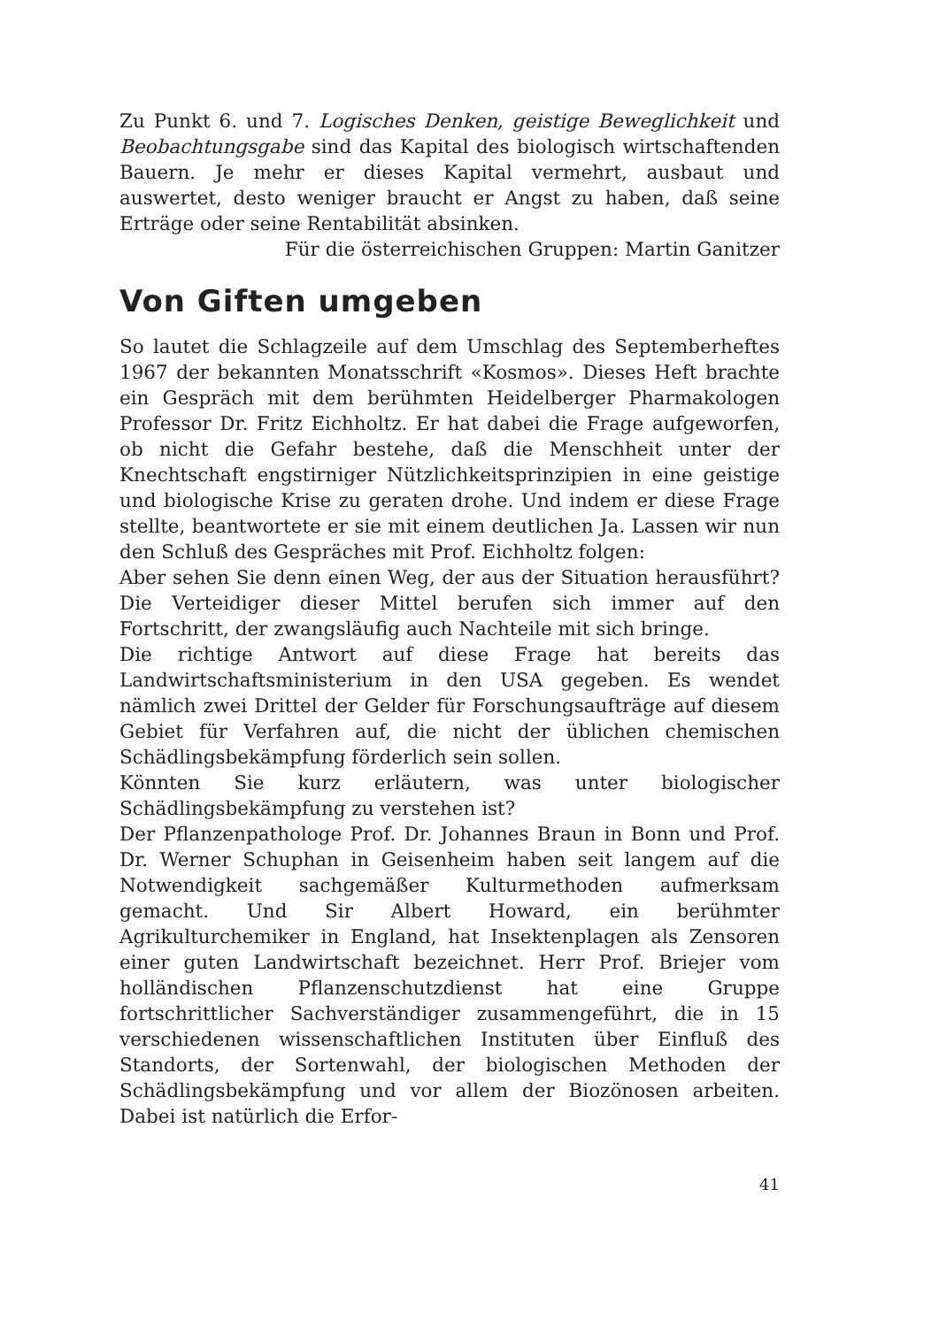Zu Punkt 6. und 7. Logisches Denken, geistige Beweglichkeit und Beobachtungsgabe sind das Kapital des biologisch wirtschaftenden Bauern. Je mehr er dieses Kapital vermehrt, ausbaut und auswertet, desto weniger braucht er Angst zu haben, daß seine Erträge oder seine Rentabilität absinken.
Für die österreichischen Gruppen: Martin Ganitzer
Von Giften umgeben
So lautet die Schlagzeile auf dem Umschlag des Septemberheftes 1967 der bekannten Monatsschrift «Kosmos». Dieses Heft brachte ein Gespräch mit dem berühmten Heidelberger Pharmakologen Professor Dr. Fritz Eichholtz. Er hat dabei die Frage aufgeworfen, ob nicht die Gefahr bestehe, daß die Menschheit unter der Knechtschaft engstirniger Nützlichkeitsprinzipien in eine geistige und biologische Krise zu geraten drohe. Und indem er diese Frage stellte, beantwortete er sie mit einem deutlichen Ja. Lassen wir nun den Schluß des Gespräches mit Prof. Eichholtz folgen:
Aber sehen Sie denn einen Weg, der aus der Situation herausführt? Die Verteidiger dieser Mittel berufen sich immer auf den Fortschritt, der zwangsläufig auch Nachteile mit sich bringe.
Die richtige Antwort auf diese Frage hat bereits das Landwirtschaftsministerium in den USA gegeben. Es wendet nämlich zwei Drittel der Gelder für Forschungsaufträge auf diesem Gebiet für Verfahren auf, die nicht der üblichen chemischen Schädlingsbekämpfung förderlich sein sollen.
Könnten Sie kurz erläutern, was unter biologischer Schädlingsbekämpfung zu verstehen ist?
Der Pflanzenpathologe Prof. Dr. Johannes Braun in Bonn und Prof. Dr. Werner Schuphan in Geisenheim haben seit langem auf die Notwendigkeit sachgemäßer Kulturmethoden aufmerksam gemacht. Und Sir Albert Howard, ein berühmter Agrikulturchemiker in England, hat Insektenplagen als Zensoren einer guten Landwirtschaft bezeichnet. Herr Prof. Briejer vom holländischen Pflanzenschutzdienst hat eine Gruppe fortschrittlicher Sachverständiger zusammengeführt, die in 15 verschiedenen wissenschaftlichen Instituten über Einfluß des Standorts, der Sortenwahl, der biologischen Methoden der Schädlingsbekämpfung und vor allem der Biozönosen arbeiten. Dabei ist natürlich die Erfor-
41